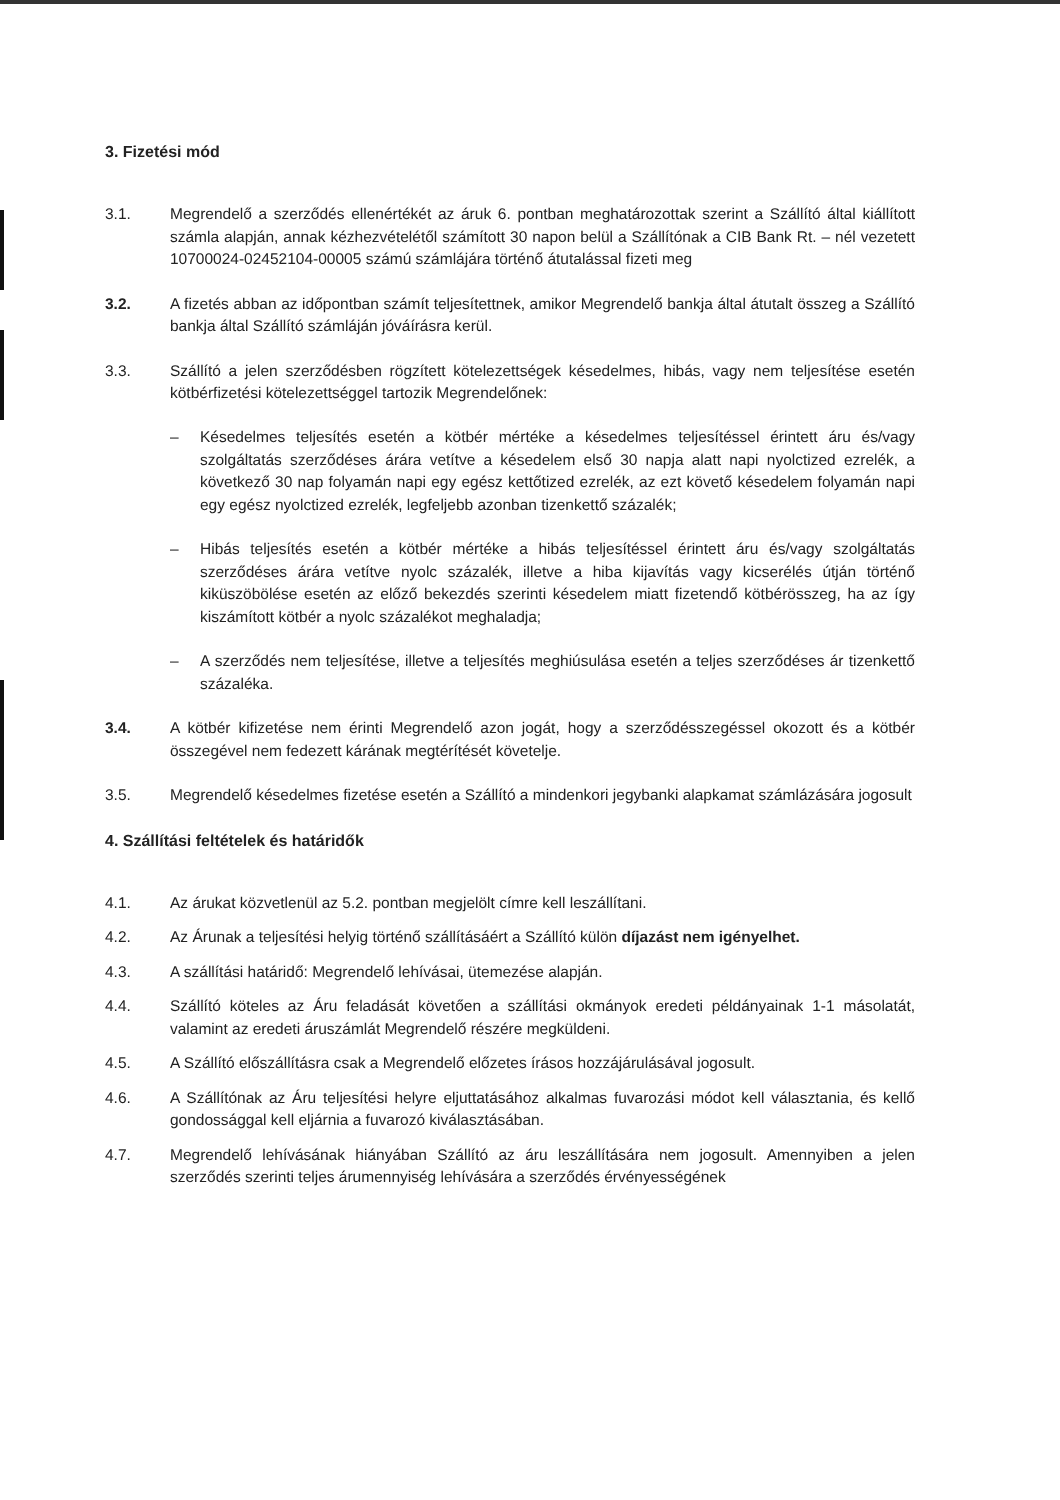3. Fizetési mód
3.1. Megrendelő a szerződés ellenértékét az áruk 6. pontban meghatározottak szerint a Szállító által kiállított számla alapján, annak kézhezvételétől számított 30 napon belül a Szállítónak a CIB Bank Rt. – nél vezetett 10700024-02452104-00005 számú számlájára történő átutalással fizeti meg
3.2. A fizetés abban az időpontban számít teljesítettnek, amikor Megrendelő bankja által átutalt összeg a Szállító bankja által Szállító számláján jóváírásra kerül.
3.3. Szállító a jelen szerződésben rögzített kötelezettségek késedelmes, hibás, vagy nem teljesítése esetén kötbérfizetési kötelezettséggel tartozik Megrendelőnek:
– Késedelmes teljesítés esetén a kötbér mértéke a késedelmes teljesítéssel érintett áru és/vagy szolgáltatás szerződéses árára vetítve a késedelem első 30 napja alatt napi nyolctized ezrelék, a következő 30 nap folyamán napi egy egész kettőtized ezrelék, az ezt követő késedelem folyamán napi egy egész nyolctized ezrelék, legfeljebb azonban tizenkettő százalék;
– Hibás teljesítés esetén a kötbér mértéke a hibás teljesítéssel érintett áru és/vagy szolgáltatás szerződéses árára vetítve nyolc százalék, illetve a hiba kijavítás vagy kicserélés útján történő kiküszöbölése esetén az előző bekezdés szerinti késedelem miatt fizetendő kötbérösszeg, ha az így kiszámított kötbér a nyolc százalékot meghaladja;
– A szerződés nem teljesítése, illetve a teljesítés meghiúsulása esetén a teljes szerződéses ár tizenkettő százaléka.
3.4. A kötbér kifizetése nem érinti Megrendelő azon jogát, hogy a szerződésszegéssel okozott és a kötbér összegével nem fedezett kárának megtérítését követelje.
3.5. Megrendelő késedelmes fizetése esetén a Szállító a mindenkori jegybanki alapkamat számlázására jogosult
4. Szállítási feltételek és határidők
4.1. Az árukat közvetlenül az 5.2. pontban megjelölt címre kell leszállítani.
4.2. Az Árunak a teljesítési helyig történő szállításáért a Szállító külön díjazást nem igényelhet.
4.3. A szállítási határidő: Megrendelő lehívásai, ütemezése alapján.
4.4. Szállító köteles az Áru feladását követően a szállítási okmányok eredeti példányainak 1-1 másolatát, valamint az eredeti áruszámlát Megrendelő részére megküldeni.
4.5. A Szállító előszállításra csak a Megrendelő előzetes írásos hozzájárulásával jogosult.
4.6. A Szállítónak az Áru teljesítési helyre eljuttatásához alkalmas fuvarozási módot kell választania, és kellő gondossággal kell eljárnia a fuvarozó kiválasztásában.
4.7. Megrendelő lehívásának hiányában Szállító az áru leszállítására nem jogosult. Amennyiben a jelen szerződés szerinti teljes árumennyiség lehívására a szerződés érvényességének